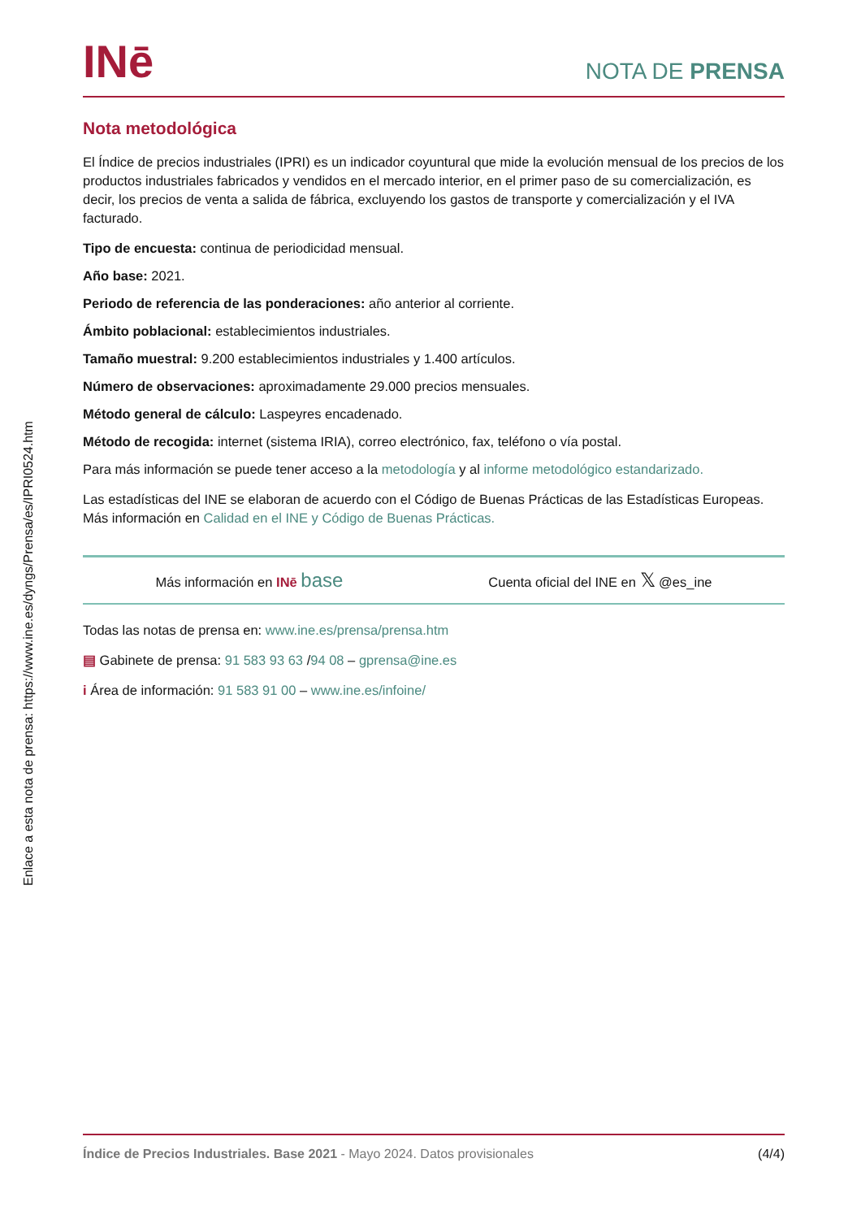INē
NOTA DE PRENSA
Nota metodológica
El Índice de precios industriales (IPRI) es un indicador coyuntural que mide la evolución mensual de los precios de los productos industriales fabricados y vendidos en el mercado interior, en el primer paso de su comercialización, es decir, los precios de venta a salida de fábrica, excluyendo los gastos de transporte y comercialización y el IVA facturado.
Tipo de encuesta: continua de periodicidad mensual.
Año base: 2021.
Periodo de referencia de las ponderaciones: año anterior al corriente.
Ámbito poblacional: establecimientos industriales.
Tamaño muestral: 9.200 establecimientos industriales y 1.400 artículos.
Número de observaciones: aproximadamente 29.000 precios mensuales.
Método general de cálculo: Laspeyres encadenado.
Método de recogida: internet (sistema IRIA), correo electrónico, fax, teléfono o vía postal.
Para más información se puede tener acceso a la metodología y al informe metodológico estandarizado.
Las estadísticas del INE se elaboran de acuerdo con el Código de Buenas Prácticas de las Estadísticas Europeas. Más información en Calidad en el INE y Código de Buenas Prácticas.
Más información en INē base Cuenta oficial del INE en 𝕏 @es_ine
Todas las notas de prensa en: www.ine.es/prensa/prensa.htm
▤ Gabinete de prensa: 91 583 93 63 /94 08 – gprensa@ine.es
i Área de información: 91 583 91 00 – www.ine.es/infoine/
Enlace a esta nota de prensa: https://www.ine.es/dyngs/Prensa/es/IPRI0524.htm
Índice de Precios Industriales. Base 2021 - Mayo 2024. Datos provisionales (4/4)